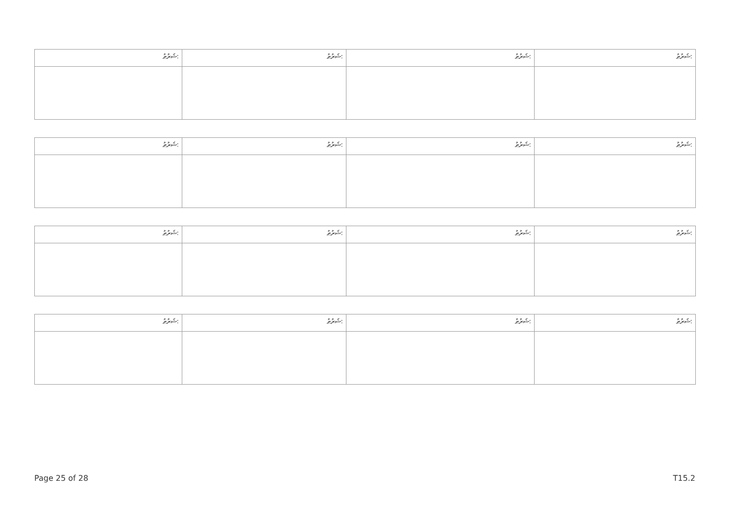| ޝަރުޠު: | ޝަރުޠު: | ޝަރުޠު: | ޝަރުޠު: |
| ޝަރުޠު: | ޝަރުޠު: | ޝަރުޠު: | ޝަރުޠު: |
| ޝަރުޠު: | ޝަރުޠު: | ޝަރުޠު: | ޝަރުޠު: |
| ޝަރުޠު: | ޝަރުޠު: | ޝަރުޠު: | ޝަރުޠު: |
Page 25 of 28 T15.2